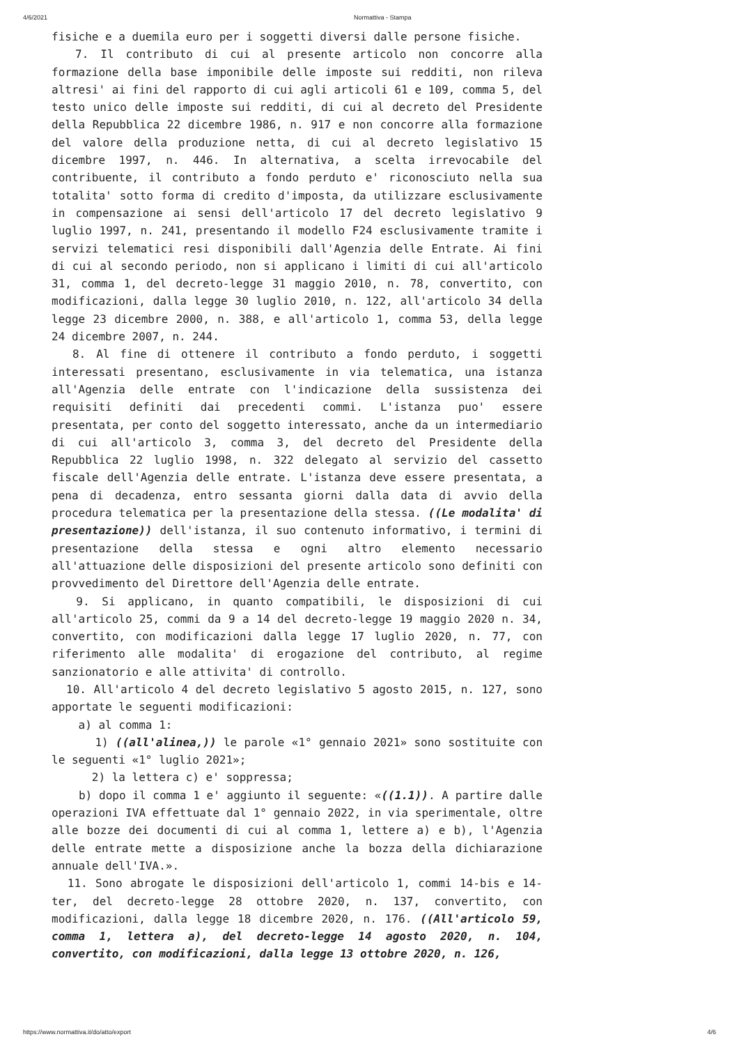4/6/2021 Normattiva - Stampa
fisiche e a duemila euro per i soggetti diversi dalle persone fisiche. 7. Il contributo di cui al presente articolo non concorre alla formazione della base imponibile delle imposte sui redditi, non rileva altresi' ai fini del rapporto di cui agli articoli 61 e 109, comma 5, del testo unico delle imposte sui redditi, di cui al decreto del Presidente della Repubblica 22 dicembre 1986, n. 917 e non concorre alla formazione del valore della produzione netta, di cui al decreto legislativo 15 dicembre 1997, n. 446. In alternativa, a scelta irrevocabile del contribuente, il contributo a fondo perduto e' riconosciuto nella sua totalita' sotto forma di credito d'imposta, da utilizzare esclusivamente in compensazione ai sensi dell'articolo 17 del decreto legislativo 9 luglio 1997, n. 241, presentando il modello F24 esclusivamente tramite i servizi telematici resi disponibili dall'Agenzia delle Entrate. Ai fini di cui al secondo periodo, non si applicano i limiti di cui all'articolo 31, comma 1, del decreto-legge 31 maggio 2010, n. 78, convertito, con modificazioni, dalla legge 30 luglio 2010, n. 122, all'articolo 34 della legge 23 dicembre 2000, n. 388, e all'articolo 1, comma 53, della legge 24 dicembre 2007, n. 244. 8. Al fine di ottenere il contributo a fondo perduto, i soggetti interessati presentano, esclusivamente in via telematica, una istanza all'Agenzia delle entrate con l'indicazione della sussistenza dei requisiti definiti dai precedenti commi. L'istanza puo' essere presentata, per conto del soggetto interessato, anche da un intermediario di cui all'articolo 3, comma 3, del decreto del Presidente della Repubblica 22 luglio 1998, n. 322 delegato al servizio del cassetto fiscale dell'Agenzia delle entrate. L'istanza deve essere presentata, a pena di decadenza, entro sessanta giorni dalla data di avvio della procedura telematica per la presentazione della stessa. ((Le modalita' di presentazione)) dell'istanza, il suo contenuto informativo, i termini di presentazione della stessa e ogni altro elemento necessario all'attuazione delle disposizioni del presente articolo sono definiti con provvedimento del Direttore dell'Agenzia delle entrate. 9. Si applicano, in quanto compatibili, le disposizioni di cui all'articolo 25, commi da 9 a 14 del decreto-legge 19 maggio 2020 n. 34, convertito, con modificazioni dalla legge 17 luglio 2020, n. 77, con riferimento alle modalita' di erogazione del contributo, al regime sanzionatorio e alle attivita' di controllo. 10. All'articolo 4 del decreto legislativo 5 agosto 2015, n. 127, sono apportate le seguenti modificazioni: a) al comma 1: 1) ((all'alinea,)) le parole «1° gennaio 2021» sono sostituite con le seguenti «1° luglio 2021»; 2) la lettera c) e' soppressa; b) dopo il comma 1 e' aggiunto il seguente: «((1.1)). A partire dalle operazioni IVA effettuate dal 1° gennaio 2022, in via sperimentale, oltre alle bozze dei documenti di cui al comma 1, lettere a) e b), l'Agenzia delle entrate mette a disposizione anche la bozza della dichiarazione annuale dell'IVA.». 11. Sono abrogate le disposizioni dell'articolo 1, commi 14-bis e 14-ter, del decreto-legge 28 ottobre 2020, n. 137, convertito, con modificazioni, dalla legge 18 dicembre 2020, n. 176. ((All'articolo 59, comma 1, lettera a), del decreto-legge 14 agosto 2020, n. 104, convertito, con modificazioni, dalla legge 13 ottobre 2020, n. 126,
https://www.normattiva.it/do/atto/export 4/6